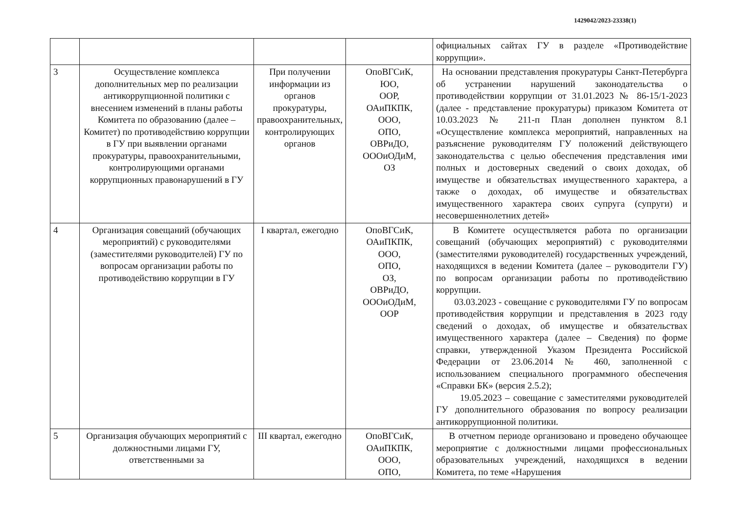1429042/2023-23338(1)
| | | | | официальных сайтах ГУ в разделе «Противодействие коррупции». |
| 3 | Осуществление комплекса дополнительных мер по реализации антикоррупционной политики с внесением изменений в планы работы Комитета по образованию (далее – Комитет) по противодействию коррупции в ГУ при выявлении органами прокуратуры, правоохранительными, контролирующими органами коррупционных правонарушений в ГУ | При получении информации из органов прокуратуры, правоохранительных, контролирующих органов | ОпоВГСиК, ЮО, ООР, ОАиПКПК, ООО, ОПО, ОВРиДО, ОООиОДиМ, ОЗ | На основании представления прокуратуры Санкт-Петербурга об устранении нарушений законодательства о противодействии коррупции от 31.01.2023 № 86-15/1-2023 (далее - представление прокуратуры) приказом Комитета от 10.03.2023 № 211-п План дополнен пунктом 8.1 «Осуществление комплекса мероприятий, направленных на разъяснение руководителям ГУ положений действующего законодательства с целью обеспечения представления ими полных и достоверных сведений о своих доходах, об имуществе и обязательствах имущественного характера, а также о доходах, об имуществе и обязательствах имущественного характера своих супруга (супруги) и несовершеннолетних детей» |
| 4 | Организация совещаний (обучающих мероприятий) с руководителями (заместителями руководителей) ГУ по вопросам организации работы по противодействию коррупции в ГУ | I квартал, ежегодно | ОпоВГСиК, ОАиПКПК, ООО, ОПО, ОЗ, ОВРиДО, ОООиОДиМ, ООР | В Комитете осуществляется работа по организации совещаний (обучающих мероприятий) с руководителями (заместителями руководителей) государственных учреждений, находящихся в ведении Комитета (далее – руководители ГУ) по вопросам организации работы по противодействию коррупции. 03.03.2023 - совещание с руководителями ГУ по вопросам противодействия коррупции и представления в 2023 году сведений о доходах, об имуществе и обязательствах имущественного характера (далее – Сведения) по форме справки, утвержденной Указом Президента Российской Федерации от 23.06.2014 № 460, заполненной с использованием специального программного обеспечения «Справки БК» (версия 2.5.2); 19.05.2023 – совещание с заместителями руководителей ГУ дополнительного образования по вопросу реализации антикоррупционной политики. |
| 5 | Организация обучающих мероприятий с должностными лицами ГУ, ответственными за | III квартал, ежегодно | ОпоВГСиК, ОАиПКПК, ООО, ОПО, | В отчетном периоде организовано и проведено обучающее мероприятие с должностными лицами профессиональных образовательных учреждений, находящихся в ведении Комитета, по теме «Нарушения |